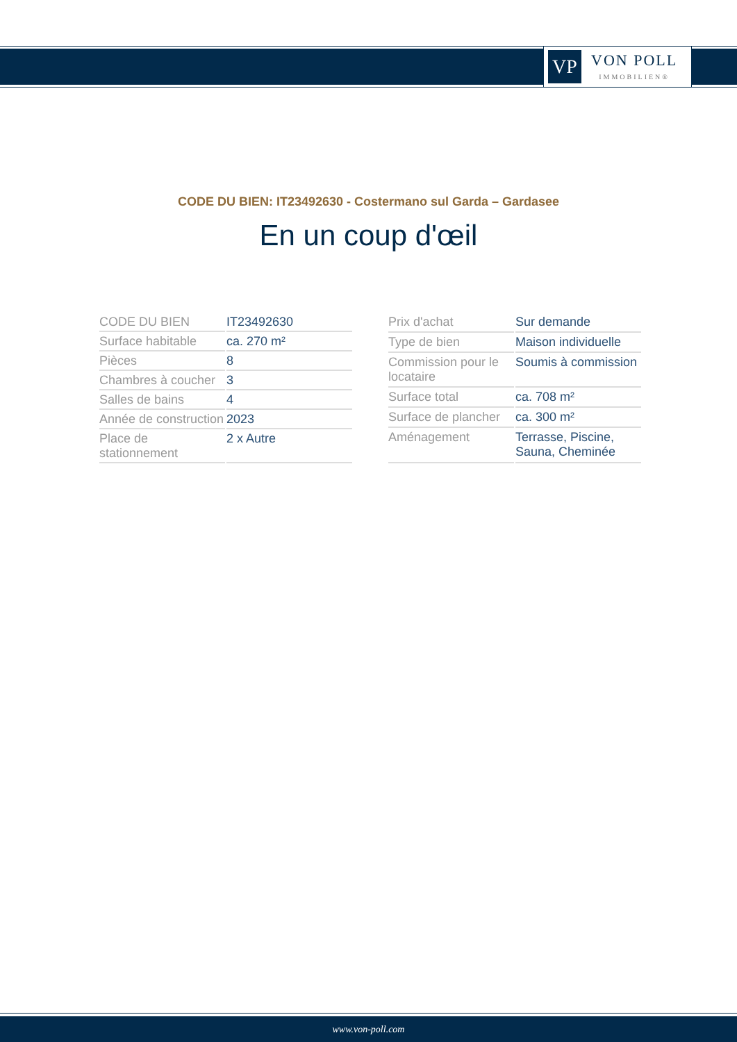VP
VON POLL
IMMOBILIEN®
CODE DU BIEN: IT23492630 - Costermano sul Garda – Gardasee
En un coup d'œil
| CODE DU BIEN | IT23492630 |
| Surface habitable | ca. 270 m² |
| Pièces | 8 |
| Chambres à coucher | 3 |
| Salles de bains | 4 |
| Année de construction | 2023 |
| Place de stationnement | 2 x Autre |
| Prix d'achat | Sur demande |
| Type de bien | Maison individuelle |
| Commission pour le locataire | Soumis à commission |
| Surface total | ca. 708 m² |
| Surface de plancher | ca. 300 m² |
| Aménagement | Terrasse, Piscine, Sauna, Cheminée |
www.von-poll.com